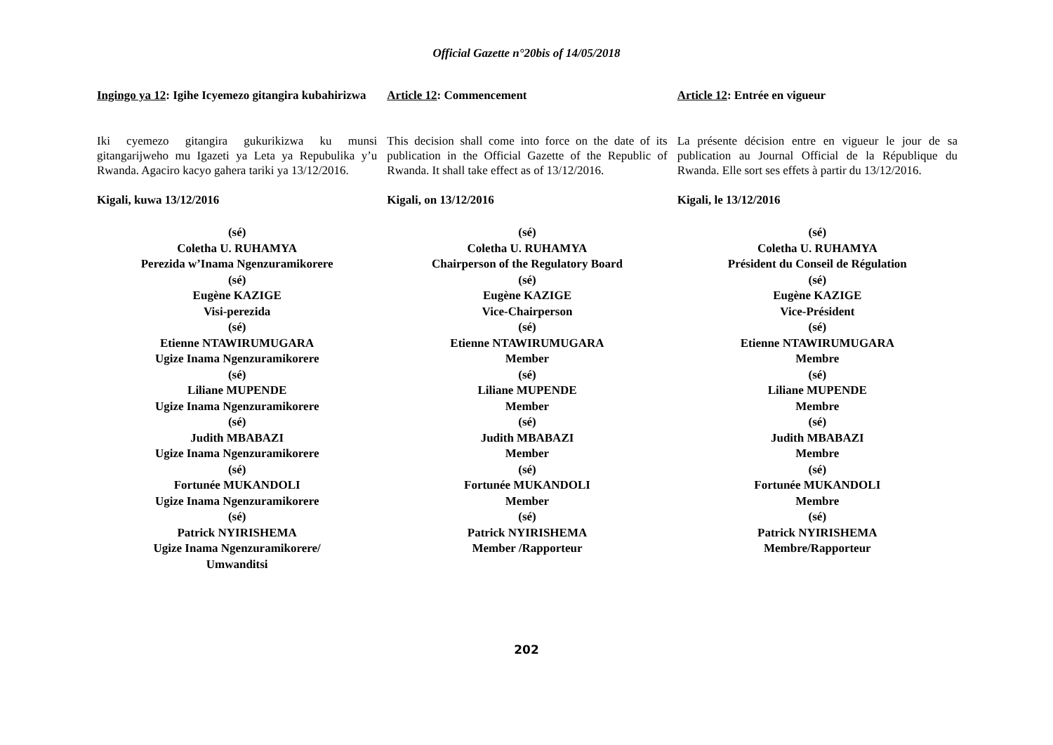Official Gazette n°20bis of 14/05/2018
Ingingo ya 12: Igihe Icyemezo gitangira kubahirizwa
Iki cyemezo gitangira gukurikizwa ku munsi gitangarijweho mu Igazeti ya Leta ya Repubulika y’u Rwanda. Agaciro kacyo gahera tariki ya 13/12/2016.
Kigali, kuwa 13/12/2016
(sé)
Coletha U. RUHAMYA
Perezida w’Inama Ngenzuramikorere
(sé)
Eugène KAZIGE
Visi-perezida
(sé)
Etienne NTAWIRUMUGARA
Ugize Inama Ngenzuramikorere
(sé)
Liliane MUPENDE
Ugize Inama Ngenzuramikorere
(sé)
Judith MBABAZI
Ugize Inama Ngenzuramikorere
(sé)
Fortunée MUKANDOLI
Ugize Inama Ngenzuramikorere
(sé)
Patrick NYIRISHEMA
Ugize Inama Ngenzuramikorere/
Umwanditsi
Article 12: Commencement
This decision shall come into force on the date of its publication in the Official Gazette of the Republic of Rwanda. It shall take effect as of 13/12/2016.
Kigali, on 13/12/2016
(sé)
Coletha U. RUHAMYA
Chairperson of the Regulatory Board
(sé)
Eugène KAZIGE
Vice-Chairperson
(sé)
Etienne NTAWIRUMUGARA
Member
(sé)
Liliane MUPENDE
Member
(sé)
Judith MBABAZI
Member
(sé)
Fortunée MUKANDOLI
Member
(sé)
Patrick NYIRISHEMA
Member /Rapporteur
Article 12: Entrée en vigueur
La présente décision entre en vigueur le jour de sa publication au Journal Official de la République du Rwanda. Elle sort ses effets à partir du 13/12/2016.
Kigali, le 13/12/2016
(sé)
Coletha U. RUHAMYA
Président du Conseil de Régulation
(sé)
Eugène KAZIGE
Vice-Président
(sé)
Etienne NTAWIRUMUGARA
Membre
(sé)
Liliane MUPENDE
Membre
(sé)
Judith MBABAZI
Membre
(sé)
Fortunée MUKANDOLI
Membre
(sé)
Patrick NYIRISHEMA
Membre/Rapporteur
202